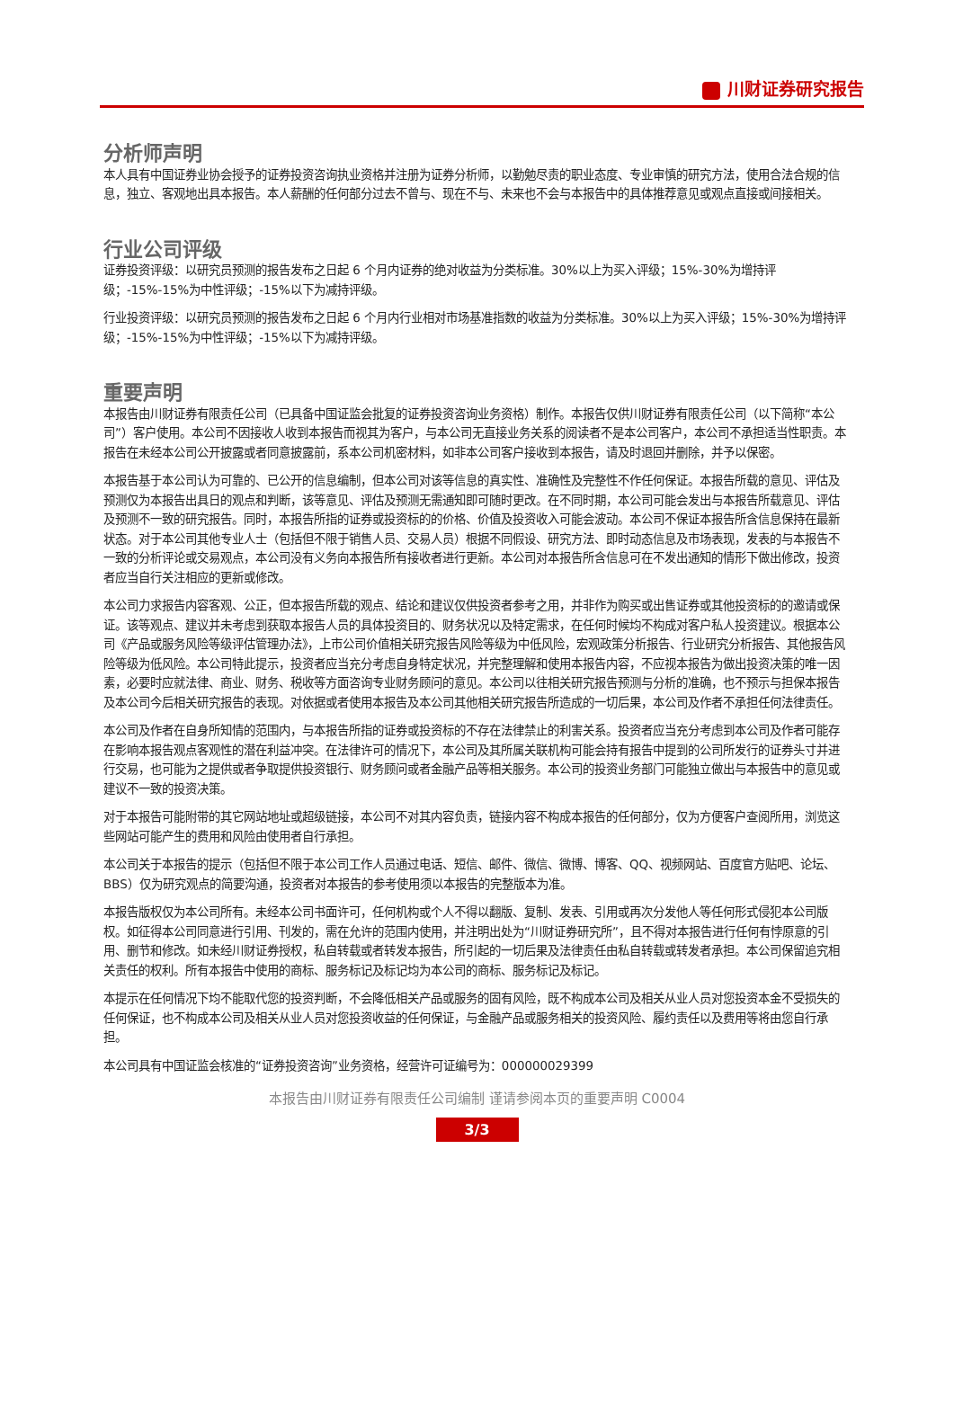川财证券研究报告
分析师声明
本人具有中国证券业协会授予的证券投资咨询执业资格并注册为证券分析师，以勤勉尽责的职业态度、专业审慎的研究方法，使用合法合规的信息，独立、客观地出具本报告。本人薪酬的任何部分过去不曾与、现在不与、未来也不会与本报告中的具体推荐意见或观点直接或间接相关。
行业公司评级
证券投资评级：以研究员预测的报告发布之日起 6 个月内证券的绝对收益为分类标准。30%以上为买入评级；15%-30%为增持评级；-15%-15%为中性评级；-15%以下为减持评级。
行业投资评级：以研究员预测的报告发布之日起 6 个月内行业相对市场基准指数的收益为分类标准。30%以上为买入评级；15%-30%为增持评级；-15%-15%为中性评级；-15%以下为减持评级。
重要声明
本报告由川财证券有限责任公司（已具备中国证监会批复的证券投资咨询业务资格）制作。本报告仅供川财证券有限责任公司（以下简称“本公司”）客户使用。本公司不因接收人收到本报告而视其为客户，与本公司无直接业务关系的阅读者不是本公司客户，本公司不承担适当性职责。本报告在未经本公司公开披露或者同意披露前，系本公司机密材料，如非本公司客户接收到本报告，请及时退回并删除，并予以保密。
本报告基于本公司认为可靠的、已公开的信息编制，但本公司对该等信息的真实性、准确性及完整性不作任何保证。本报告所载的意见、评估及预测仅为本报告出具日的观点和判断，该等意见、评估及预测无需通知即可随时更改。在不同时期，本公司可能会发出与本报告所载意见、评估及预测不一致的研究报告。同时，本报告所指的证券或投资标的的价格、价值及投资收入可能会波动。本公司不保证本报告所含信息保持在最新状态。对于本公司其他专业人士（包括但不限于销售人员、交易人员）根据不同假设、研究方法、即时动态信息及市场表现，发表的与本报告不一致的分析评论或交易观点，本公司没有义务向本报告所有接收者进行更新。本公司对本报告所含信息可在不发出通知的情形下做出修改，投资者应当自行关注相应的更新或修改。
本公司力求报告内容客观、公正，但本报告所载的观点、结论和建议仅供投资者参考之用，并非作为购买或出售证券或其他投资标的的邀请或保证。该等观点、建议并未考虑到获取本报告人员的具体投资目的、财务状况以及特定需求，在任何时候均不构成对客户私人投资建议。根据本公司《产品或服务风险等级评估管理办法》，上市公司价值相关研究报告风险等级为中低风险，宏观政策分析报告、行业研究分析报告、其他报告风险等级为低风险。本公司特此提示，投资者应当充分考虑自身特定状况，并完整理解和使用本报告内容，不应视本报告为做出投资决策的唯一因素，必要时应就法律、商业、财务、税收等方面咨询专业财务顾问的意见。本公司以往相关研究报告预测与分析的准确，也不预示与担保本报告及本公司今后相关研究报告的表现。对依据或者使用本报告及本公司其他相关研究报告所造成的一切后果，本公司及作者不承担任何法律责任。
本公司及作者在自身所知情的范围内，与本报告所指的证券或投资标的不存在法律禁止的利害关系。投资者应当充分考虑到本公司及作者可能存在影响本报告观点客观性的潜在利益冲突。在法律许可的情况下，本公司及其所属关联机构可能会持有报告中提到的公司所发行的证券头寸并进行交易，也可能为之提供或者争取提供投资银行、财务顾问或者金融产品等相关服务。本公司的投资业务部门可能独立做出与本报告中的意见或建议不一致的投资决策。
对于本报告可能附带的其它网站地址或超级链接，本公司不对其内容负责，链接内容不构成本报告的任何部分，仅为方便客户查阅所用，浏览这些网站可能产生的费用和风险由使用者自行承担。
本公司关于本报告的提示（包括但不限于本公司工作人员通过电话、短信、邮件、微信、微博、博客、QQ、视频网站、百度官方贴吧、论坛、BBS）仅为研究观点的简要沟通，投资者对本报告的参考使用须以本报告的完整版本为准。
本报告版权仅为本公司所有。未经本公司书面许可，任何机构或个人不得以翻版、复制、发表、引用或再次分发他人等任何形式侵犯本公司版权。如征得本公司同意进行引用、刊发的，需在允许的范围内使用，并注明出处为“川财证券研究所”，且不得对本报告进行任何有悖原意的引用、删节和修改。如未经川财证券授权，私自转载或者转发本报告，所引起的一切后果及法律责任由私自转载或转发者承担。本公司保留追究相关责任的权利。所有本报告中使用的商标、服务标记及标记均为本公司的商标、服务标记及标记。
本提示在任何情况下均不能取代您的投资判断，不会降低相关产品或服务的固有风险，既不构成本公司及相关从业人员对您投资本金不受损失的任何保证，也不构成本公司及相关从业人员对您投资收益的任何保证，与金融产品或服务相关的投资风险、履约责任以及费用等将由您自行承担。
本公司具有中国证监会核准的“证券投资咨询”业务资格，经营许可证编号为：000000029399
本报告由川财证券有限责任公司编制 谨请参阅本页的重要声明 C0004
3/3